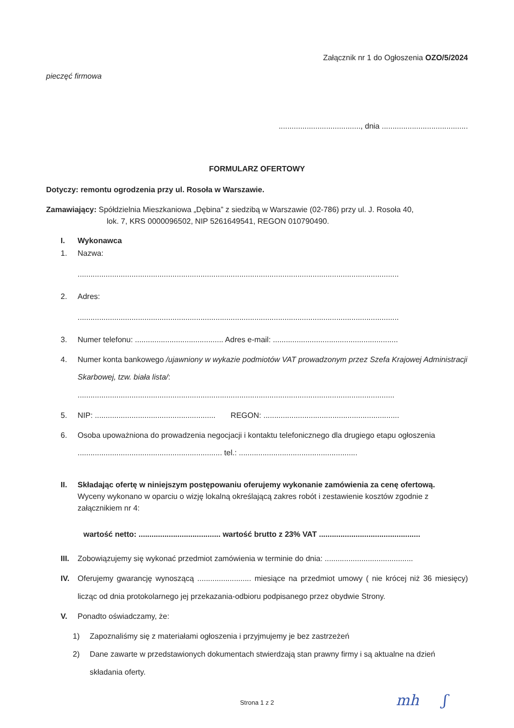Załącznik nr 1 do Ogłoszenia OZO/5/2024
pieczęć firmowa
......................................, dnia ........................................
FORMULARZ OFERTOWY
Dotyczy: remontu ogrodzenia przy ul. Rosoła w Warszawie.
Zamawiający: Spółdzielnia Mieszkaniowa „Dębina” z siedzibą w Warszawie (02-786) przy ul. J. Rosoła 40,
lok. 7, KRS 0000096502, NIP 5261649541, REGON 010790490.
I. Wykonawca
1. Nazwa:
.....................................................................................................................................................
2. Adres:
.....................................................................................................................................................
3. Numer telefonu: ......................................... Adres e-mail: ..........................................................
4. Numer konta bankowego /ujawniony w wykazie podmiotów VAT prowadzonym przez Szefa Krajowej Administracji Skarbowej, tzw. biała lista/:
...................................................................................................................................................
5. NIP: ........................................................ REGON: ...............................................................
6. Osoba upoważniona do prowadzenia negocjacji i kontaktu telefonicznego dla drugiego etapu ogłoszenia ................................................................... tel.: .......................................................
II. Składając ofertę w niniejszym postępowaniu oferujemy wykonanie zamówienia za cenę ofertową.
Wyceny wykonano w oparciu o wizję lokalną określającą zakres robót i zestawienie kosztów zgodnie z załącznikiem nr 4:
wartość netto: ...................................... wartość brutto z 23% VAT ...............................................
III. Zobowiązujemy się wykonać przedmiot zamówienia w terminie do dnia: .........................................
IV. Oferujemy gwarancję wynoszącą ......................... miesiące na przedmiot umowy ( nie krócej niż 36 miesięcy) licząc od dnia protokolarnego jej przekazania-odbioru podpisanego przez obydwie Strony.
V. Ponadto oświadczamy, że:
1) Zapoznaliśmy się z materiałami ogłoszenia i przyjmujemy je bez zastrzeżeń
2) Dane zawarte w przedstawionych dokumentach stwierdzają stan prawny firmy i są aktualne na dzień składania oferty.
mh ʃ Strona 1 z 2